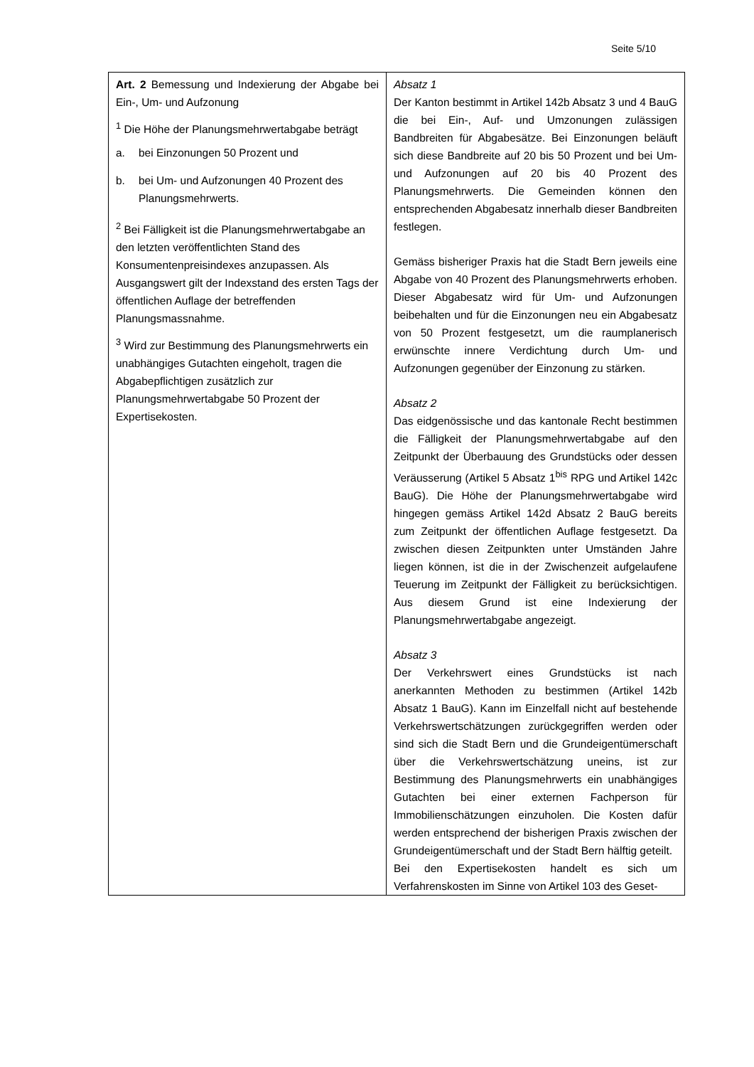Seite 5/10
| Art. 2 Bemessung und Indexierung der Abgabe bei Ein-, Um- und Aufzonung <sup>1</sup> Die Höhe der Planungsmehrwertabgabe beträgt a. bei Einzonungen 50 Prozent und b. bei Um- und Aufzonungen 40 Prozent des Planungsmehrwerts. <sup>2</sup> Bei Fälligkeit ist die Planungsmehrwertabgabe an den letzten veröffentlichten Stand des Konsumentenpreisindexes anzupassen. Als Ausgangswert gilt der Indexstand des ersten Tags der öffentlichen Auflage der betreffenden Planungsmassnahme. <sup>3</sup> Wird zur Bestimmung des Planungsmehrwerts ein unabhängiges Gutachten eingeholt, tragen die Abgabepflichtigen zusätzlich zur Planungsmehrwertabgabe 50 Prozent der Expertisekosten. | Absatz 1 Der Kanton bestimmt in Artikel 142b Absatz 3 und 4 BauG die bei Ein-, Auf- und Umzonungen zulässigen Bandbreiten für Abgabesätze. Bei Einzonungen beläuft sich diese Bandbreite auf 20 bis 50 Prozent und bei Um- und Aufzonungen auf 20 bis 40 Prozent des Planungsmehrwerts. Die Gemeinden können den entsprechenden Abgabesatz innerhalb dieser Bandbreiten festlegen. Gemäss bisheriger Praxis hat die Stadt Bern jeweils eine Abgabe von 40 Prozent des Planungsmehrwerts erhoben. Dieser Abgabesatz wird für Um- und Aufzonungen beibehalten und für die Einzonungen neu ein Abgabesatz von 50 Prozent festgesetzt, um die raumplanerisch erwünschte innere Verdichtung durch Um- und Aufzonungen gegenüber der Einzonung zu stärken. Absatz 2 Das eidgenössische und das kantonale Recht bestimmen die Fälligkeit der Planungsmehrwertabgabe auf den Zeitpunkt der Überbauung des Grundstücks oder dessen Veräusserung (Artikel 5 Absatz 1<sup>bis</sup> RPG und Artikel 142c BauG). Die Höhe der Planungsmehrwertabgabe wird hingegen gemäss Artikel 142d Absatz 2 BauG bereits zum Zeitpunkt der öffentlichen Auflage festgesetzt. Da zwischen diesen Zeitpunkten unter Umständen Jahre liegen können, ist die in der Zwischenzeit aufgelaufene Teuerung im Zeitpunkt der Fälligkeit zu berücksichtigen. Aus diesem Grund ist eine Indexierung der Planungsmehrwertabgabe angezeigt. Absatz 3 Der Verkehrswert eines Grundstücks ist nach anerkannten Methoden zu bestimmen (Artikel 142b Absatz 1 BauG). Kann im Einzelfall nicht auf bestehende Verkehrswertschätzungen zurückgegriffen werden oder sind sich die Stadt Bern und die Grundeigentümerschaft über die Verkehrswertschätzung uneins, ist zur Bestimmung des Planungsmehrwerts ein unabhängiges Gutachten bei einer externen Fachperson für Immobilienschätzungen einzuholen. Die Kosten dafür werden entsprechend der bisherigen Praxis zwischen der Grundeigentümerschaft und der Stadt Bern hälftig geteilt. Bei den Expertisekosten handelt es sich um Verfahrenskosten im Sinne von Artikel 103 des Geset- |